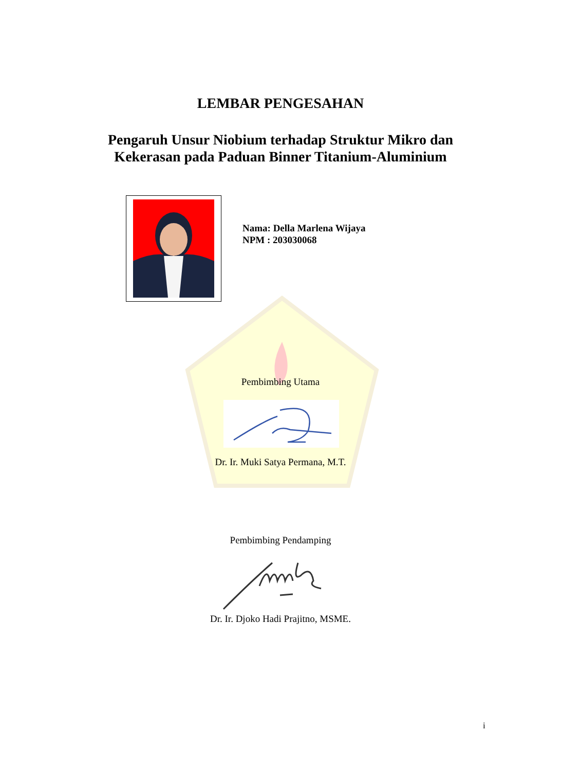LEMBAR PENGESAHAN
Pengaruh Unsur Niobium terhadap Struktur Mikro dan
Kekerasan pada Paduan Binner Titanium-Aluminium
Nama: Della Marlena Wijaya
NPM : 203030068
Pembimbing Utama
Dr. Ir. Muki Satya Permana, M.T.
Pembimbing Pendamping
Dr. Ir. Djoko Hadi Prajitno, MSME.
i